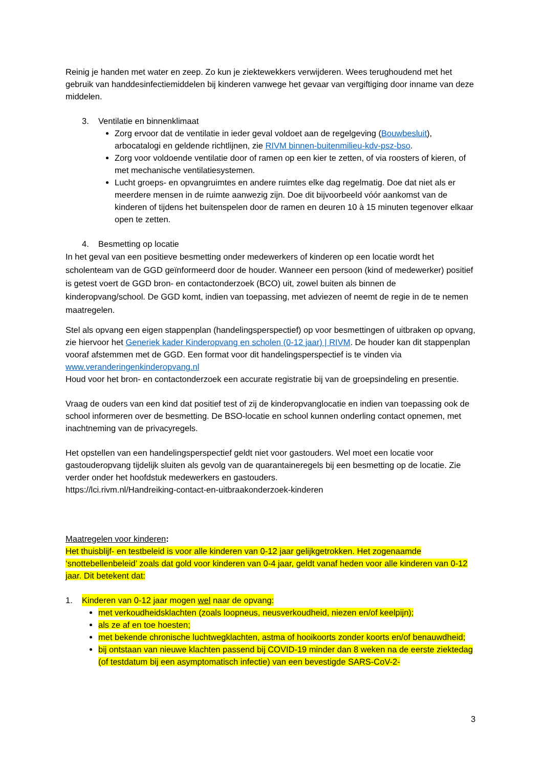Reinig je handen met water en zeep. Zo kun je ziektewekkers verwijderen. Wees terughoudend met het gebruik van handdesinfectiemiddelen bij kinderen vanwege het gevaar van vergiftiging door inname van deze middelen.
3. Ventilatie en binnenklimaat
Zorg ervoor dat de ventilatie in ieder geval voldoet aan de regelgeving (Bouwbesluit), arbocatalogi en geldende richtlijnen, zie RIVM binnen-buitenmilieu-kdv-psz-bso.
Zorg voor voldoende ventilatie door of ramen op een kier te zetten, of via roosters of kieren, of met mechanische ventilatiesystemen.
Lucht groeps- en opvangruimtes en andere ruimtes elke dag regelmatig. Doe dat niet als er meerdere mensen in de ruimte aanwezig zijn. Doe dit bijvoorbeeld vóór aankomst van de kinderen of tijdens het buitenspelen door de ramen en deuren 10 à 15 minuten tegenover elkaar open te zetten.
4. Besmetting op locatie
In het geval van een positieve besmetting onder medewerkers of kinderen op een locatie wordt het scholenteam van de GGD geïnformeerd door de houder. Wanneer een persoon (kind of medewerker) positief is getest voert de GGD bron- en contactonderzoek (BCO) uit, zowel buiten als binnen de kinderopvang/school. De GGD komt, indien van toepassing, met adviezen of neemt de regie in de te nemen maatregelen.
Stel als opvang een eigen stappenplan (handelingsperspectief) op voor besmettingen of uitbraken op opvang, zie hiervoor het Generiek kader Kinderopvang en scholen (0-12 jaar) | RIVM. De houder kan dit stappenplan vooraf afstemmen met de GGD. Een format voor dit handelingsperspectief is te vinden via www.veranderingenkinderopvang.nl
Houd voor het bron- en contactonderzoek een accurate registratie bij van de groepsindeling en presentie.
Vraag de ouders van een kind dat positief test of zij de kinderopvanglocatie en indien van toepassing ook de school informeren over de besmetting. De BSO-locatie en school kunnen onderling contact opnemen, met inachtneming van de privacyregels.
Het opstellen van een handelingsperspectief geldt niet voor gastouders. Wel moet een locatie voor gastouderopvang tijdelijk sluiten als gevolg van de quarantaineregels bij een besmetting op de locatie. Zie verder onder het hoofdstuk medewerkers en gastouders.
https://lci.rivm.nl/Handreiking-contact-en-uitbraakonderzoek-kinderen
Maatregelen voor kinderen:
Het thuisblijf- en testbeleid is voor alle kinderen van 0-12 jaar gelijkgetrokken. Het zogenaamde ‘snottebellenbeleid’ zoals dat gold voor kinderen van 0-4 jaar, geldt vanaf heden voor alle kinderen van 0-12 jaar. Dit betekent dat:
1. Kinderen van 0-12 jaar mogen wel naar de opvang:
met verkoudheidsklachten (zoals loopneus, neusverkoudheid, niezen en/of keelpijn);
als ze af en toe hoesten;
met bekende chronische luchtwegklachten, astma of hooikoorts zonder koorts en/of benauwdheid;
bij ontstaan van nieuwe klachten passend bij COVID-19 minder dan 8 weken na de eerste ziektedag (of testdatum bij een asymptomatisch infectie) van een bevestigde SARS-CoV-2-
3